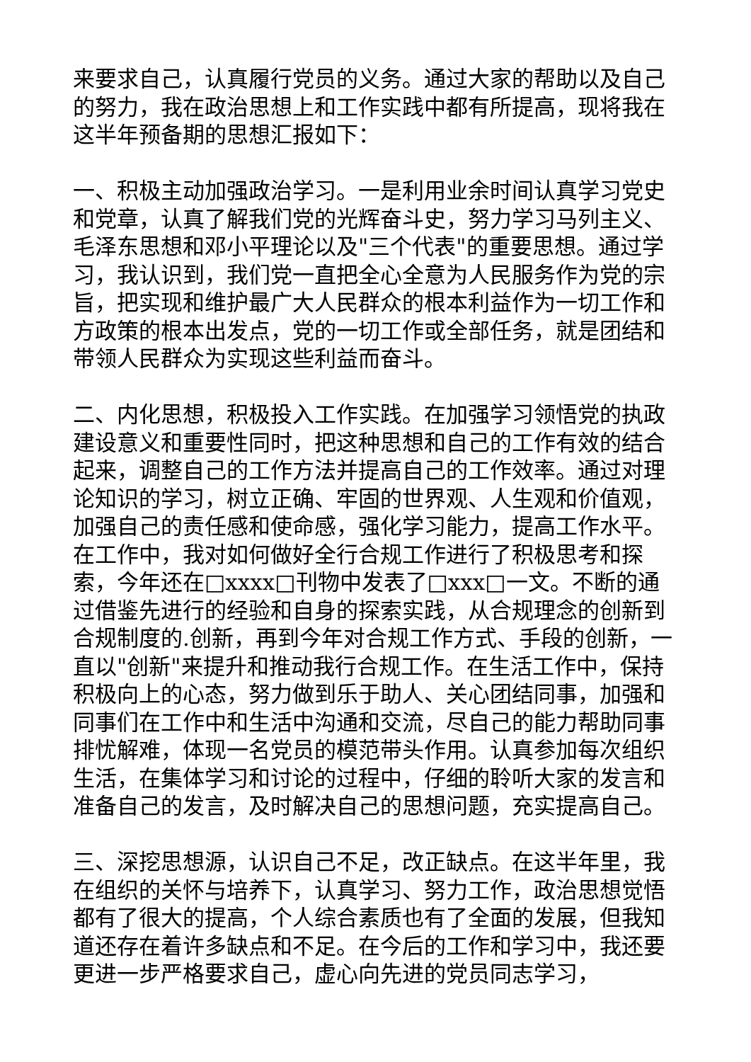来要求自己，认真履行党员的义务。通过大家的帮助以及自己的努力，我在政治思想上和工作实践中都有所提高，现将我在这半年预备期的思想汇报如下：
一、积极主动加强政治学习。一是利用业余时间认真学习党史和党章，认真了解我们党的光辉奋斗史，努力学习马列主义、毛泽东思想和邓小平理论以及"三个代表"的重要思想。通过学习，我认识到，我们党一直把全心全意为人民服务作为党的宗旨，把实现和维护最广大人民群众的根本利益作为一切工作和方政策的根本出发点，党的一切工作或全部任务，就是团结和带领人民群众为实现这些利益而奋斗。
二、内化思想，积极投入工作实践。在加强学习领悟党的执政建设意义和重要性同时，把这种思想和自己的工作有效的结合起来，调整自己的工作方法并提高自己的工作效率。通过对理论知识的学习，树立正确、牢固的世界观、人生观和价值观，加强自己的责任感和使命感，强化学习能力，提高工作水平。在工作中，我对如何做好全行合规工作进行了积极思考和探索，今年还在□xxxx□刊物中发表了□xxx□一文。不断的通过借鉴先进行的经验和自身的探索实践，从合规理念的创新到合规制度的.创新，再到今年对合规工作方式、手段的创新，一直以"创新"来提升和推动我行合规工作。在生活工作中，保持积极向上的心态，努力做到乐于助人、关心团结同事，加强和同事们在工作中和生活中沟通和交流，尽自己的能力帮助同事排忧解难，体现一名党员的模范带头作用。认真参加每次组织生活，在集体学习和讨论的过程中，仔细的聆听大家的发言和准备自己的发言，及时解决自己的思想问题，充实提高自己。
三、深挖思想源，认识自己不足，改正缺点。在这半年里，我在组织的关怀与培养下，认真学习、努力工作，政治思想觉悟都有了很大的提高，个人综合素质也有了全面的发展，但我知道还存在着许多缺点和不足。在今后的工作和学习中，我还要更进一步严格要求自己，虚心向先进的党员同志学习，